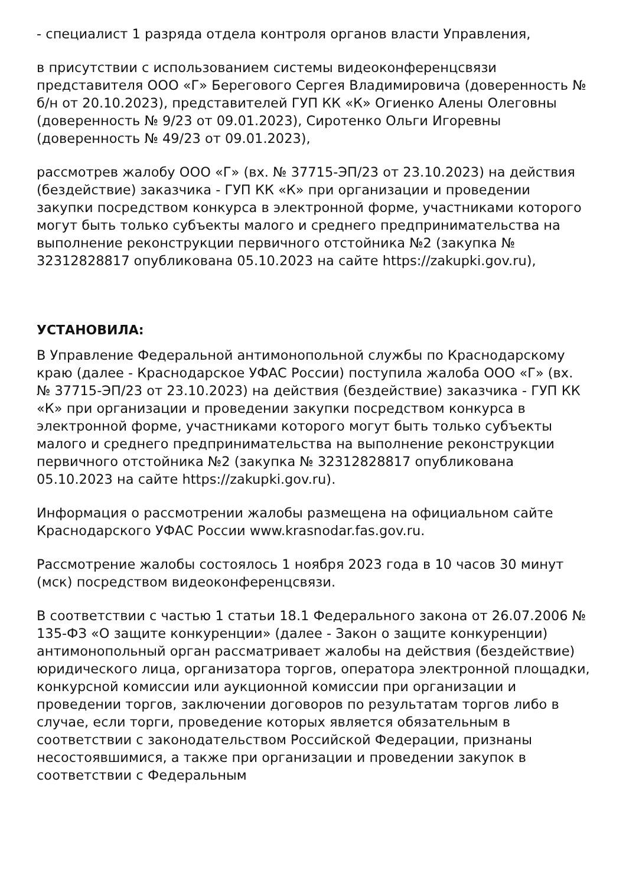- специалист 1 разряда отдела контроля органов власти Управления,
в присутствии с использованием системы видеоконференцсвязи представителя ООО «Г» Берегового Сергея Владимировича (доверенность № б/н от 20.10.2023), представителей ГУП КК «К» Огиенко Алены Олеговны (доверенность № 9/23 от 09.01.2023), Сиротенко Ольги Игоревны (доверенность № 49/23 от 09.01.2023),
рассмотрев жалобу ООО «Г» (вх. № 37715-ЭП/23 от 23.10.2023) на действия (бездействие) заказчика - ГУП КК «К» при организации и проведении закупки посредством конкурса в электронной форме, участниками которого могут быть только субъекты малого и среднего предпринимательства на выполнение реконструкции первичного отстойника №2 (закупка № 32312828817 опубликована 05.10.2023 на сайте https://zakupki.gov.ru),
УСТАНОВИЛА:
В Управление Федеральной антимонопольной службы по Краснодарскому краю (далее - Краснодарское УФАС России) поступила жалоба ООО «Г» (вх. № 37715-ЭП/23 от 23.10.2023) на действия (бездействие) заказчика - ГУП КК «К» при организации и проведении закупки посредством конкурса в электронной форме, участниками которого могут быть только субъекты малого и среднего предпринимательства на выполнение реконструкции первичного отстойника №2 (закупка № 32312828817 опубликована 05.10.2023 на сайте https://zakupki.gov.ru).
Информация о рассмотрении жалобы размещена на официальном сайте Краснодарского УФАС России www.krasnodar.fas.gov.ru.
Рассмотрение жалобы состоялось 1 ноября 2023 года в 10 часов 30 минут (мск) посредством видеоконференцсвязи.
В соответствии с частью 1 статьи 18.1 Федерального закона от 26.07.2006 № 135-ФЗ «О защите конкуренции» (далее - Закон о защите конкуренции) антимонопольный орган рассматривает жалобы на действия (бездействие) юридического лица, организатора торгов, оператора электронной площадки, конкурсной комиссии или аукционной комиссии при организации и проведении торгов, заключении договоров по результатам торгов либо в случае, если торги, проведение которых является обязательным в соответствии с законодательством Российской Федерации, признаны несостоявшимися, а также при организации и проведении закупок в соответствии с Федеральным